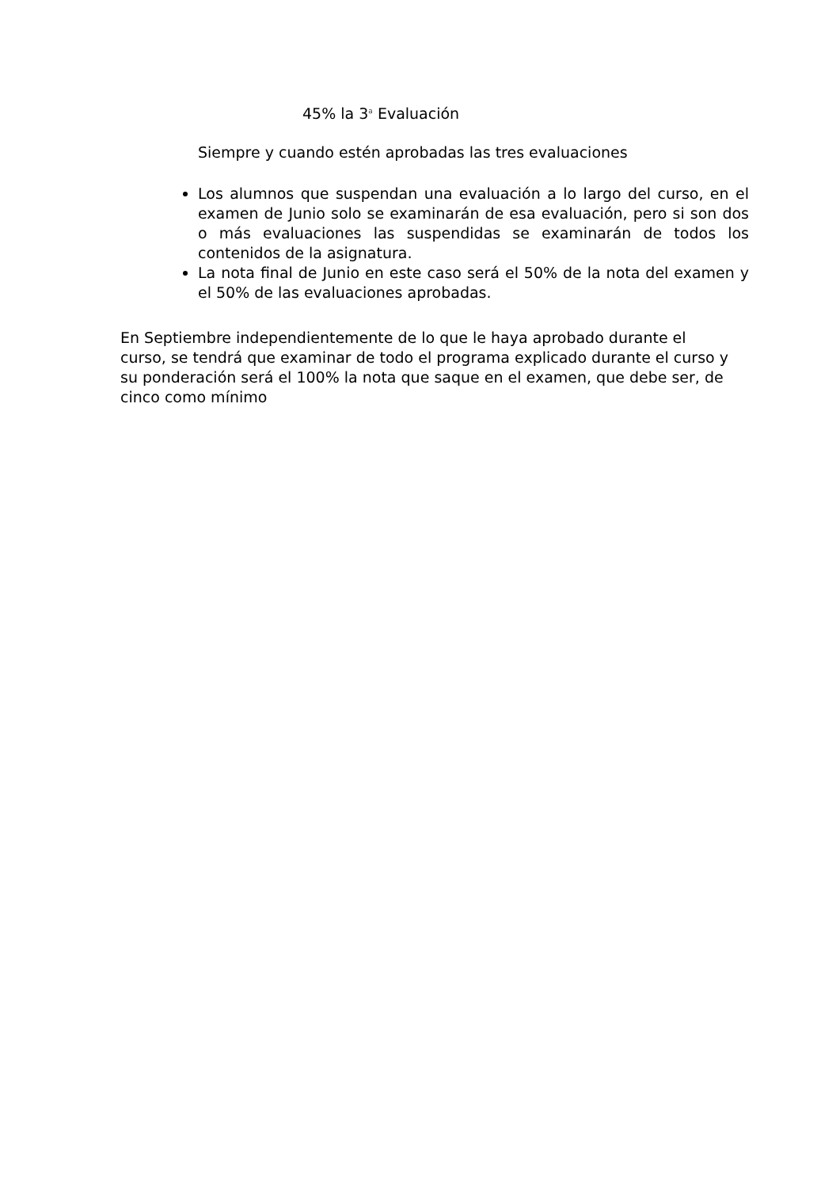45% la 3<sup>a</sup> Evaluación
Siempre y cuando estén aprobadas las tres evaluaciones
Los alumnos que suspendan una evaluación a lo largo del curso, en el examen de Junio solo se examinarán de esa evaluación, pero si son dos o más evaluaciones las suspendidas se examinarán de todos los contenidos de la asignatura.
La nota final de Junio en este caso será el 50% de la nota del examen y el 50% de las evaluaciones aprobadas.
En Septiembre independientemente de lo que le haya aprobado durante el curso, se tendrá que examinar de todo el programa explicado durante el curso y su ponderación será el 100% la nota que saque en el examen, que debe ser, de cinco como mínimo